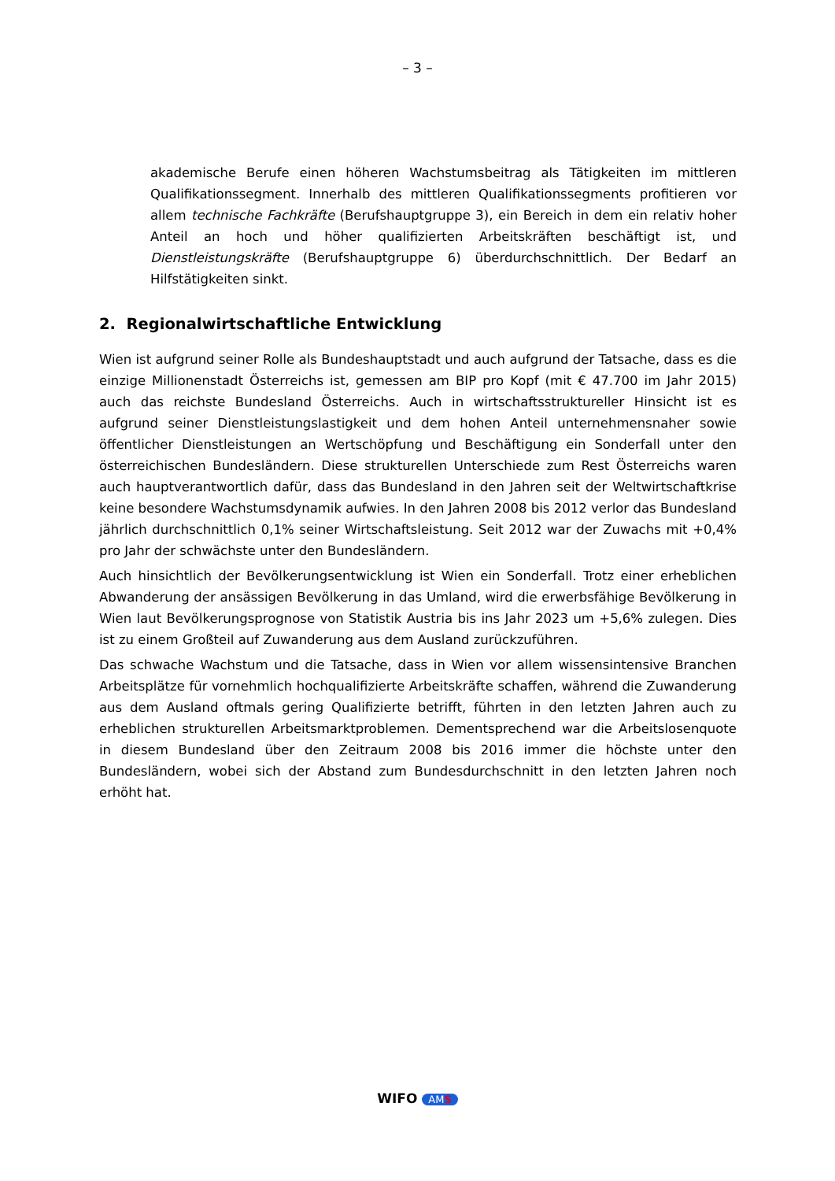– 3 –
akademische Berufe einen höheren Wachstumsbeitrag als Tätigkeiten im mittleren Qualifikationssegment. Innerhalb des mittleren Qualifikationssegments profitieren vor allem technische Fachkräfte (Berufshauptgruppe 3), ein Bereich in dem ein relativ hoher Anteil an hoch und höher qualifizierten Arbeitskräften beschäftigt ist, und Dienstleistungskräfte (Berufshauptgruppe 6) überdurchschnittlich. Der Bedarf an Hilfstätigkeiten sinkt.
2. Regionalwirtschaftliche Entwicklung
Wien ist aufgrund seiner Rolle als Bundeshauptstadt und auch aufgrund der Tatsache, dass es die einzige Millionenstadt Österreichs ist, gemessen am BIP pro Kopf (mit € 47.700 im Jahr 2015) auch das reichste Bundesland Österreichs. Auch in wirtschaftsstruktureller Hinsicht ist es aufgrund seiner Dienstleistungslastigkeit und dem hohen Anteil unternehmensnaher sowie öffentlicher Dienstleistungen an Wertschöpfung und Beschäftigung ein Sonderfall unter den österreichischen Bundesländern. Diese strukturellen Unterschiede zum Rest Österreichs waren auch hauptverantwortlich dafür, dass das Bundesland in den Jahren seit der Weltwirtschaftkrise keine besondere Wachstumsdynamik aufwies. In den Jahren 2008 bis 2012 verlor das Bundesland jährlich durchschnittlich 0,1% seiner Wirtschaftsleistung. Seit 2012 war der Zuwachs mit +0,4% pro Jahr der schwächste unter den Bundesländern.
Auch hinsichtlich der Bevölkerungsentwicklung ist Wien ein Sonderfall. Trotz einer erheblichen Abwanderung der ansässigen Bevölkerung in das Umland, wird die erwerbsfähige Bevölkerung in Wien laut Bevölkerungsprognose von Statistik Austria bis ins Jahr 2023 um +5,6% zulegen. Dies ist zu einem Großteil auf Zuwanderung aus dem Ausland zurückzuführen.
Das schwache Wachstum und die Tatsache, dass in Wien vor allem wissensintensive Branchen Arbeitsplätze für vornehmlich hochqualifizierte Arbeitskräfte schaffen, während die Zuwanderung aus dem Ausland oftmals gering Qualifizierte betrifft, führten in den letzten Jahren auch zu erheblichen strukturellen Arbeitsmarktproblemen. Dementsprechend war die Arbeitslosenquote in diesem Bundesland über den Zeitraum 2008 bis 2016 immer die höchste unter den Bundesländern, wobei sich der Abstand zum Bundesdurchschnitt in den letzten Jahren noch erhöht hat.
WIFO AMS